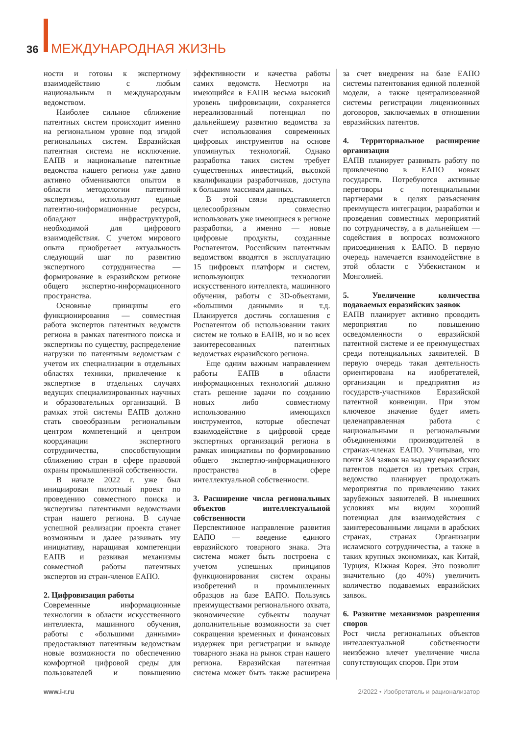36 МЕЖДУНАРОДНАЯ ЖИЗНЬ
ности и готовы к экспертному взаимодействию с любым национальным и международным ведомством.
Наиболее сильное сближение патентных систем происходит именно на региональном уровне под эгидой региональных систем. Евразийская патентная система не исключение. ЕАПВ и национальные патентные ведомства нашего региона уже давно активно обмениваются опытом в области методологии патентной экспертизы, используют единые патентно-информационные ресурсы, обладают инфраструктурой, необходимой для цифрового взаимодействия. С учетом мирового опыта приобретает актуальность следующий шаг по развитию экспертного сотрудничества — формирование в евразийском регионе общего экспертно-информационного пространства.
Основные принципы его функционирования — совместная работа экспертов патентных ведомств региона в рамках патентного поиска и экспертизы по существу, распределение нагрузки по патентным ведомствам с учетом их специализации в отдельных областях техники, привлечение к экспертизе в отдельных случаях ведущих специализированных научных и образовательных организаций. В рамках этой системы ЕАПВ должно стать своеобразным региональным центром компетенций и центром координации экспертного сотрудничества, способствующим сближению стран в сфере правовой охраны промышленной собственности.
В начале 2022 г. уже был инициирован пилотный проект по проведению совместного поиска и экспертизы патентными ведомствами стран нашего региона. В случае успешной реализации проекта станет возможным и далее развивать эту инициативу, наращивая компетенции ЕАПВ и развивая механизмы совместной работы патентных экспертов из стран-членов ЕАПО.
2. Цифровизация работы
Современные информационные технологии в области искусственного интеллекта, машинного обучения, работы с «большими данными» предоставляют патентным ведомствам новые возможности по обеспечению комфортной цифровой среды для пользователей и повышению эффективности и качества работы самих ведомств. Несмотря на имеющийся в ЕАПВ весьма высокий уровень цифровизации, сохраняется нереализованный потенциал по дальнейшему развитию ведомства за счет использования современных цифровых инструментов на основе упомянутых технологий. Однако разработка таких систем требует существенных инвестиций, высокой квалификации разработчиков, доступа к большим массивам данных.
В этой связи представляется целесообразным совместно использовать уже имеющиеся в регионе разработки, а именно — новые цифровые продукты, созданные Роспатентом. Российским патентным ведомством вводятся в эксплуатацию 15 цифровых платформ и систем, использующих технологии искусственного интеллекта, машинного обучения, работы с 3D-объектами, «большими данными» и т.д. Планируется достичь соглашения с Роспатентом об использовании таких систем не только в ЕАПВ, но и во всех заинтересованных патентных ведомствах евразийского региона.
Еще одним важным направлением работы ЕАПВ в области информационных технологий должно стать решение задачи по созданию новых либо совместному использованию имеющихся инструментов, которые обеспечат взаимодействие в цифровой среде экспертных организаций региона в рамках инициативы по формированию общего экспертно-информационного пространства в сфере интеллектуальной собственности.
3. Расширение числа региональных объектов интеллектуальной собственности
Перспективное направление развития ЕАПО — введение единого евразийского товарного знака. Эта система может быть построена с учетом успешных принципов функционирования систем охраны изобретений и промышленных образцов на базе ЕАПО. Пользуясь преимуществами регионального охвата, экономические субъекты получат дополнительные возможности за счет сокращения временных и финансовых издержек при регистрации и выводе товарного знака на рынок стран нашего региона. Евразийская патентная система может быть также расширена за счет внедрения на базе ЕАПО системы патентования единой полезной модели, а также централизованной системы регистрации лицензионных договоров, заключаемых в отношении евразийских патентов.
4. Территориальное расширение организации
ЕАПВ планирует развивать работу по привлечению в ЕАПО новых государств. Потребуются активные переговоры с потенциальными партнерами в целях разъяснения преимуществ интеграции, разработки и проведения совместных мероприятий по сотрудничеству, а в дальнейшем — содействия в вопросах возможного присоединения к ЕАПО. В первую очередь намечается взаимодействие в этой области с Узбекистаном и Монголией.
5. Увеличение количества подаваемых евразийских заявок
ЕАПВ планирует активно проводить мероприятия по повышению осведомленности о евразийской патентной системе и ее преимуществах среди потенциальных заявителей. В первую очередь такая деятельность ориентирована на изобретателей, организации и предприятия из государств-участников Евразийской патентной конвенции. При этом ключевое значение будет иметь целенаправленная работа с национальными и региональными объединениями производителей в странах-членах ЕАПО. Учитывая, что почти 3/4 заявок на выдачу евразийских патентов подается из третьих стран, ведомство планирует продолжать мероприятия по привлечению таких зарубежных заявителей. В нынешних условиях мы видим хороший потенциал для взаимодействия с заинтересованными лицами в арабских странах, странах Организации исламского сотрудничества, а также в таких крупных экономиках, как Китай, Турция, Южная Корея. Это позволит значительно (до 40%) увеличить количество подаваемых евразийских заявок.
6. Развитие механизмов разрешения споров
Рост числа региональных объектов интеллектуальной собственности неизбежно влечет увеличение числа сопутствующих споров. При этом
www.i-r.ru 2/2022 • Изобретатель и рационализатор